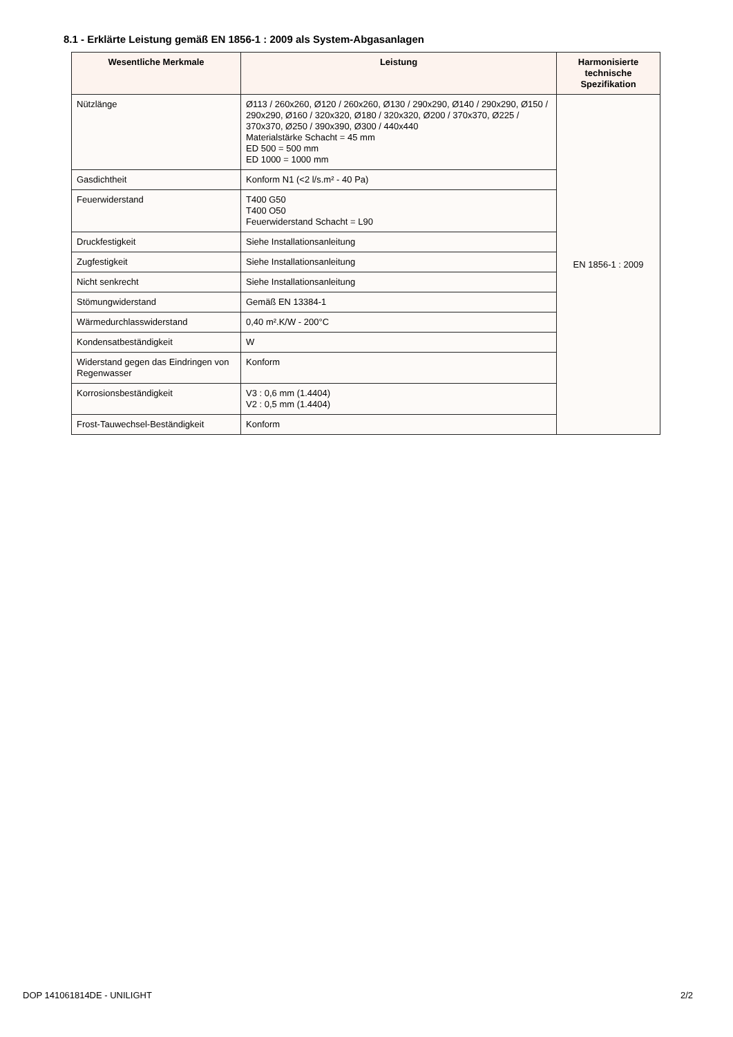8.1 - Erklärte Leistung gemäß EN 1856-1 : 2009 als System-Abgasanlagen
| Wesentliche Merkmale | Leistung | Harmonisierte technische Spezifikation |
| --- | --- | --- |
| Nützlänge | Ø113 / 260x260, Ø120 / 260x260, Ø130 / 290x290, Ø140 / 290x290, Ø150 / 290x290, Ø160 / 320x320, Ø180 / 320x320, Ø200 / 370x370, Ø225 / 370x370, Ø250 / 390x390, Ø300 / 440x440 Materialstärke Schacht = 45 mm ED 500 = 500 mm ED 1000 = 1000 mm | EN 1856-1 : 2009 |
| Gasdichtheit | Konform N1 (<2 l/s.m² - 40 Pa) | |
| Feuerwiderstand | T400 G50 T400 O50 Feuerwiderstand Schacht = L90 | |
| Druckfestigkeit | Siehe Installationsanleitung | |
| Zugfestigkeit | Siehe Installationsanleitung | |
| Nicht senkrecht | Siehe Installationsanleitung | |
| Stömungwiderstand | Gemäß EN 13384-1 | |
| Wärmedurchlasswiderstand | 0,40 m².K/W - 200°C | |
| Kondensatbeständigkeit | W | |
| Widerstand gegen das Eindringen von Regenwasser | Konform | |
| Korrosionsbeständigkeit | V3 : 0,6 mm (1.4404) V2 : 0,5 mm (1.4404) | |
| Frost-Tauwechsel-Beständigkeit | Konform | |
DOP 141061814DE - UNILIGHT 2/2